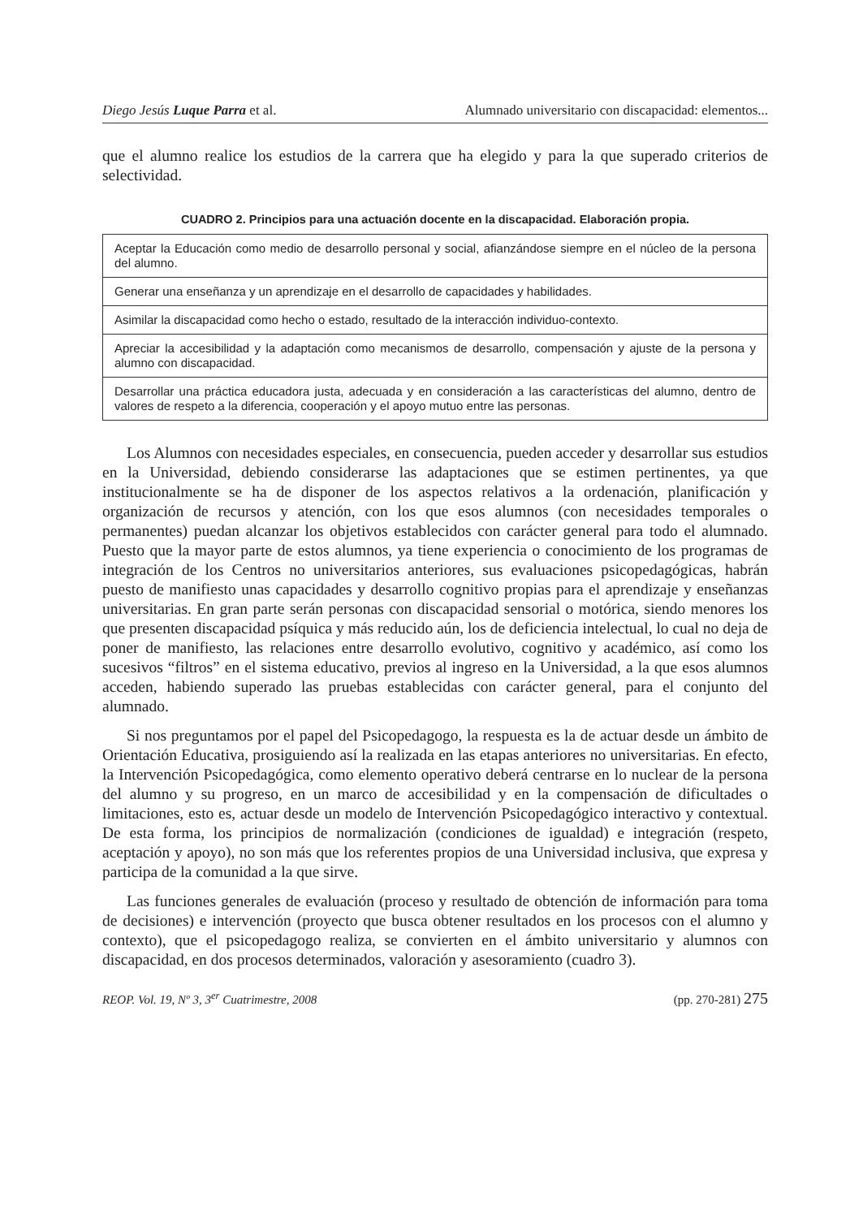Diego Jesús Luque Parra et al. Alumnado universitario con discapacidad: elementos...
que el alumno realice los estudios de la carrera que ha elegido y para la que superado criterios de selectividad.
CUADRO 2. Principios para una actuación docente en la discapacidad. Elaboración propia.
| Aceptar la Educación como medio de desarrollo personal y social, afianzándose siempre en el núcleo de la persona del alumno. |
| Generar una enseñanza y un aprendizaje en el desarrollo de capacidades y habilidades. |
| Asimilar la discapacidad como hecho o estado, resultado de la interacción individuo-contexto. |
| Apreciar la accesibilidad y la adaptación como mecanismos de desarrollo, compensación y ajuste de la persona y alumno con discapacidad. |
| Desarrollar una práctica educadora justa, adecuada y en consideración a las características del alumno, dentro de valores de respeto a la diferencia, cooperación y el apoyo mutuo entre las personas. |
Los Alumnos con necesidades especiales, en consecuencia, pueden acceder y desarrollar sus estudios en la Universidad, debiendo considerarse las adaptaciones que se estimen pertinentes, ya que institucionalmente se ha de disponer de los aspectos relativos a la ordenación, planificación y organización de recursos y atención, con los que esos alumnos (con necesidades temporales o permanentes) puedan alcanzar los objetivos establecidos con carácter general para todo el alumnado. Puesto que la mayor parte de estos alumnos, ya tiene experiencia o conocimiento de los programas de integración de los Centros no universitarios anteriores, sus evaluaciones psicopedagógicas, habrán puesto de manifiesto unas capacidades y desarrollo cognitivo propias para el aprendizaje y enseñanzas universitarias. En gran parte serán personas con discapacidad sensorial o motórica, siendo menores los que presenten discapacidad psíquica y más reducido aún, los de deficiencia intelectual, lo cual no deja de poner de manifiesto, las relaciones entre desarrollo evolutivo, cognitivo y académico, así como los sucesivos “filtros” en el sistema educativo, previos al ingreso en la Universidad, a la que esos alumnos acceden, habiendo superado las pruebas establecidas con carácter general, para el conjunto del alumnado.
Si nos preguntamos por el papel del Psicopedagogo, la respuesta es la de actuar desde un ámbito de Orientación Educativa, prosiguiendo así la realizada en las etapas anteriores no universitarias. En efecto, la Intervención Psicopedagógica, como elemento operativo deberá centrarse en lo nuclear de la persona del alumno y su progreso, en un marco de accesibilidad y en la compensación de dificultades o limitaciones, esto es, actuar desde un modelo de Intervención Psicopedagógico interactivo y contextual. De esta forma, los principios de normalización (condiciones de igualdad) e integración (respeto, aceptación y apoyo), no son más que los referentes propios de una Universidad inclusiva, que expresa y participa de la comunidad a la que sirve.
Las funciones generales de evaluación (proceso y resultado de obtención de información para toma de decisiones) e intervención (proyecto que busca obtener resultados en los procesos con el alumno y contexto), que el psicopedagogo realiza, se convierten en el ámbito universitario y alumnos con discapacidad, en dos procesos determinados, valoración y asesoramiento (cuadro 3).
REOP. Vol. 19, Nº 3, 3<sup>er</sup> Cuatrimestre, 2008 (pp. 270-281) 275